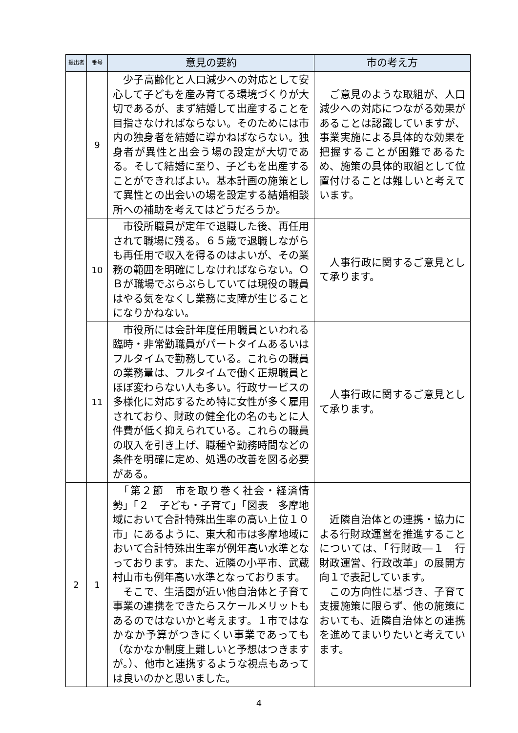| 提出者 | 番号 | 意見の要約 | 市の考え方 |
| --- | --- | --- | --- |
| | 9 | 少子高齢化と人口減少への対応として安心して子どもを産み育てる環境づくりが大切であるが、まず結婚して出産することを目指さなければならない。そのためには市内の独身者を結婚に導かねばならない。独身者が異性と出会う場の設定が大切である。そして結婚に至り、子どもを出産することができればよい。基本計画の施策として異性との出会いの場を設定する結婚相談所への補助を考えてはどうだろうか。 | ご意見のような取組が、人口減少への対応につながる効果があることは認識していますが、事業実施による具体的な効果を把握することが困難であるため、施策の具体的取組として位置付けることは難しいと考えています。 |
| | 10 | 市役所職員が定年で退職した後、再任用されて職場に残る。６５歳で退職しながらも再任用で収入を得るのはよいが、その業務の範囲を明確にしなければならない。ＯＢが職場でぶらぶらしていては現役の職員はやる気をなくし業務に支障が生じることになりかねない。 | 人事行政に関するご意見として承ります。 |
| | 11 | 市役所には会計年度任用職員といわれる臨時・非常勤職員がパートタイムあるいはフルタイムで勤務している。これらの職員の業務量は、フルタイムで働く正規職員とほぼ変わらない人も多い。行政サービスの多様化に対応するため特に女性が多く雇用されており、財政の健全化の名のもとに人件費が低く抑えられている。これらの職員の収入を引き上げ、職種や勤務時間などの条件を明確に定め、処遇の改善を図る必要がある。 | 人事行政に関するご意見として承ります。 |
| 2 | 1 | 「第２節 市を取り巻く社会・経済情勢」「２ 子ども・子育て」「図表 多摩地域において合計特殊出生率の高い上位１０市」にあるように、東大和市は多摩地域において合計特殊出生率が例年高い水準となっております。また、近隣の小平市、武蔵村山市も例年高い水準となっております。 そこで、生活圏が近い他自治体と子育て事業の連携をできたらスケールメリットもあるのではないかと考えます。１市ではなかなか予算がつきにくい事業であっても（なかなか制度上難しいと予想はつきますが。）、他市と連携するような視点もあっては良いのかと思いました。 | 近隣自治体との連携・協力による行財政運営を推進することについては、「行財政―１ 行財政運営、行政改革」の展開方向１で表記しています。 この方向性に基づき、子育て支援施策に限らず、他の施策においても、近隣自治体との連携を進めてまいりたいと考えています。 |
4